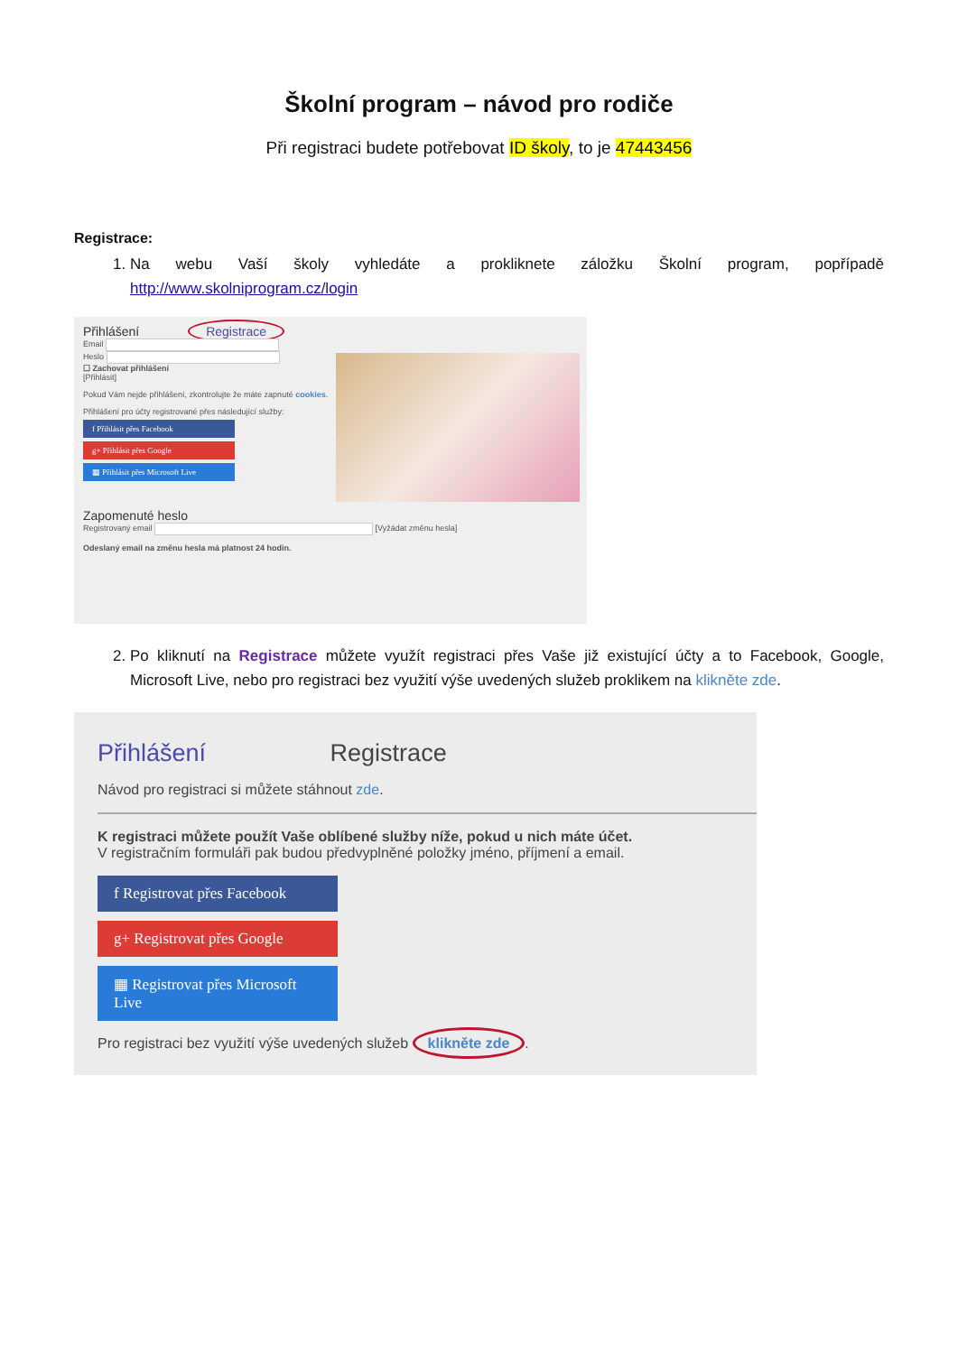Školní program – návod pro rodiče
Při registraci budete potřebovat ID školy, to je 47443456
Registrace:
1. Na webu Vaší školy vyhledáte a prokliknete záložku Školní program, popřípadě http://www.skolniprogram.cz/login
Přihlášení Registrace
Email
Heslo
☐ Zachovat přihlášení
[Přihlásit]
Pokud Vám nejde přihlášení, zkontrolujte že máte zapnuté cookies.
Přihlášení pro účty registrované přes následující služby:
f Přihlásit přes Facebook
g+ Přihlásit přes Google
▦ Přihlásit přes Microsoft Live
Zapomenuté heslo
Registrovaný email [Vyžádat změnu hesla]
Odeslaný email na změnu hesla má platnost 24 hodin.
2. Po kliknutí na Registrace můžete využít registraci přes Vaše již existující účty a to Facebook, Google, Microsoft Live, nebo pro registraci bez využití výše uvedených služeb proklikem na klikněte zde.
Přihlášení Registrace
Návod pro registraci si můžete stáhnout zde.
K registraci můžete použít Vaše oblíbené služby níže, pokud u nich máte účet.
V registračním formuláři pak budou předvyplněné položky jméno, příjmení a email.
f Registrovat přes Facebook
g+ Registrovat přes Google
▦ Registrovat přes Microsoft Live
Pro registraci bez využití výše uvedených služeb klikněte zde.